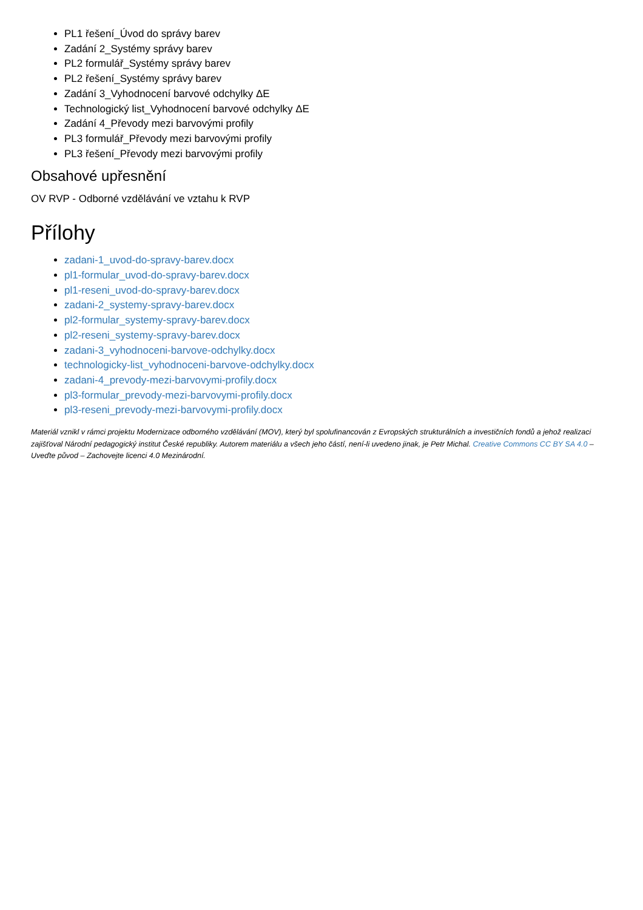PL1 řešení_Úvod do správy barev
Zadání 2_Systémy správy barev
PL2 formulář_Systémy správy barev
PL2 řešení_Systémy správy barev
Zadání 3_Vyhodnocení barvové odchylky ΔE
Technologický list_Vyhodnocení barvové odchylky ΔE
Zadání 4_Převody mezi barvovými profily
PL3 formulář_Převody mezi barvovými profily
PL3 řešení_Převody mezi barvovými profily
Obsahové upřesnění
OV RVP - Odborné vzdělávání ve vztahu k RVP
Přílohy
zadani-1_uvod-do-spravy-barev.docx
pl1-formular_uvod-do-spravy-barev.docx
pl1-reseni_uvod-do-spravy-barev.docx
zadani-2_systemy-spravy-barev.docx
pl2-formular_systemy-spravy-barev.docx
pl2-reseni_systemy-spravy-barev.docx
zadani-3_vyhodnoceni-barvove-odchylky.docx
technologicky-list_vyhodnoceni-barvove-odchylky.docx
zadani-4_prevody-mezi-barvovymi-profily.docx
pl3-formular_prevody-mezi-barvovymi-profily.docx
pl3-reseni_prevody-mezi-barvovymi-profily.docx
Materiál vznikl v rámci projektu Modernizace odborného vzdělávání (MOV), který byl spolufinancován z Evropských strukturálních a investičních fondů a jehož realizaci zajišťoval Národní pedagogický institut České republiky. Autorem materiálu a všech jeho částí, není-li uvedeno jinak, je Petr Michal. Creative Commons CC BY SA 4.0 – Uveďte původ – Zachovejte licenci 4.0 Mezinárodní.